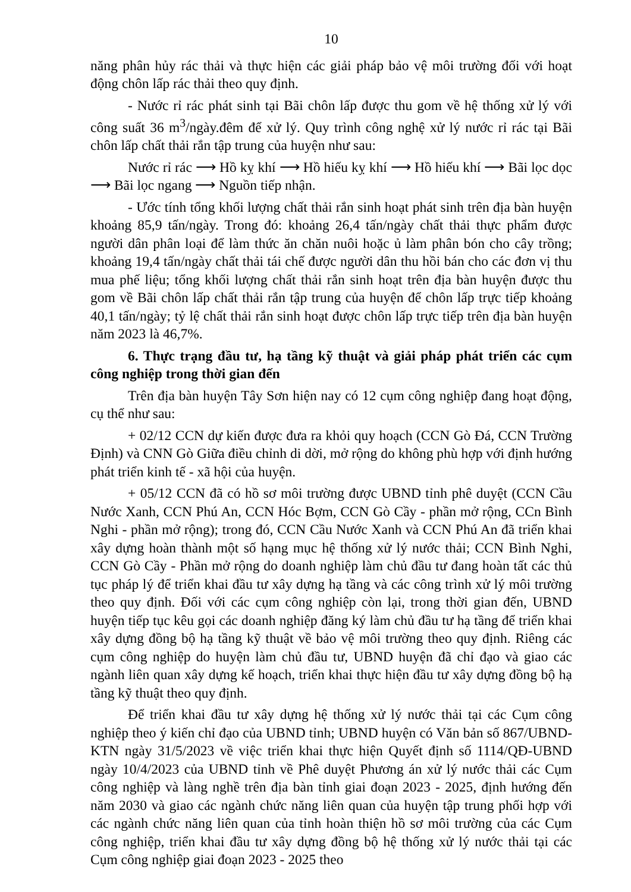10
năng phân hủy rác thải và thực hiện các giải pháp bảo vệ môi trường đối với hoạt động chôn lấp rác thải theo quy định.
- Nước rỉ rác phát sinh tại Bãi chôn lấp được thu gom về hệ thống xử lý với công suất 36 m<sup>3</sup>/ngày.đêm để xử lý. Quy trình công nghệ xử lý nước rỉ rác tại Bãi chôn lấp chất thải rắn tập trung của huyện như sau:
Nước rỉ rác ⟶ Hồ kỵ khí ⟶ Hồ hiếu kỵ khí ⟶ Hồ hiếu khí ⟶ Bãi lọc dọc ⟶ Bãi lọc ngang ⟶ Nguồn tiếp nhận.
- Ước tính tổng khối lượng chất thải rắn sinh hoạt phát sinh trên địa bàn huyện khoảng 85,9 tấn/ngày. Trong đó: khoảng 26,4 tấn/ngày chất thải thực phẩm được người dân phân loại để làm thức ăn chăn nuôi hoặc ủ làm phân bón cho cây trồng; khoảng 19,4 tấn/ngày chất thải tái chế được người dân thu hồi bán cho các đơn vị thu mua phế liệu; tổng khối lượng chất thải rắn sinh hoạt trên địa bàn huyện được thu gom về Bãi chôn lấp chất thải rắn tập trung của huyện để chôn lấp trực tiếp khoảng 40,1 tấn/ngày; tỷ lệ chất thải rắn sinh hoạt được chôn lấp trực tiếp trên địa bàn huyện năm 2023 là 46,7%.
6. Thực trạng đầu tư, hạ tầng kỹ thuật và giải pháp phát triển các cụm công nghiệp trong thời gian đến
Trên địa bàn huyện Tây Sơn hiện nay có 12 cụm công nghiệp đang hoạt động, cụ thể như sau:
+ 02/12 CCN dự kiến được đưa ra khỏi quy hoạch (CCN Gò Đá, CCN Trường Định) và CNN Gò Giữa điều chỉnh di dời, mở rộng do không phù hợp với định hướng phát triển kinh tế - xã hội của huyện.
+ 05/12 CCN đã có hồ sơ môi trường được UBND tỉnh phê duyệt (CCN Cầu Nước Xanh, CCN Phú An, CCN Hóc Bợm, CCN Gò Cầy - phần mở rộng, CCn Bình Nghi - phần mở rộng); trong đó, CCN Cầu Nước Xanh và CCN Phú An đã triển khai xây dựng hoàn thành một số hạng mục hệ thống xử lý nước thải; CCN Bình Nghi, CCN Gò Cầy - Phần mở rộng do doanh nghiệp làm chủ đầu tư đang hoàn tất các thủ tục pháp lý để triển khai đầu tư xây dựng hạ tầng và các công trình xử lý môi trường theo quy định. Đối với các cụm công nghiệp còn lại, trong thời gian đến, UBND huyện tiếp tục kêu gọi các doanh nghiệp đăng ký làm chủ đầu tư hạ tầng để triển khai xây dựng đồng bộ hạ tầng kỹ thuật về bảo vệ môi trường theo quy định. Riêng các cụm công nghiệp do huyện làm chủ đầu tư, UBND huyện đã chỉ đạo và giao các ngành liên quan xây dựng kế hoạch, triển khai thực hiện đầu tư xây dựng đồng bộ hạ tầng kỹ thuật theo quy định.
Để triển khai đầu tư xây dựng hệ thống xử lý nước thải tại các Cụm công nghiệp theo ý kiến chỉ đạo của UBND tỉnh; UBND huyện có Văn bản số 867/UBND-KTN ngày 31/5/2023 về việc triển khai thực hiện Quyết định số 1114/QĐ-UBND ngày 10/4/2023 của UBND tỉnh về Phê duyệt Phương án xử lý nước thải các Cụm công nghiệp và làng nghề trên địa bàn tỉnh giai đoạn 2023 - 2025, định hướng đến năm 2030 và giao các ngành chức năng liên quan của huyện tập trung phối hợp với các ngành chức năng liên quan của tỉnh hoàn thiện hồ sơ môi trường của các Cụm công nghiệp, triển khai đầu tư xây dựng đồng bộ hệ thống xử lý nước thải tại các Cụm công nghiệp giai đoạn 2023 - 2025 theo